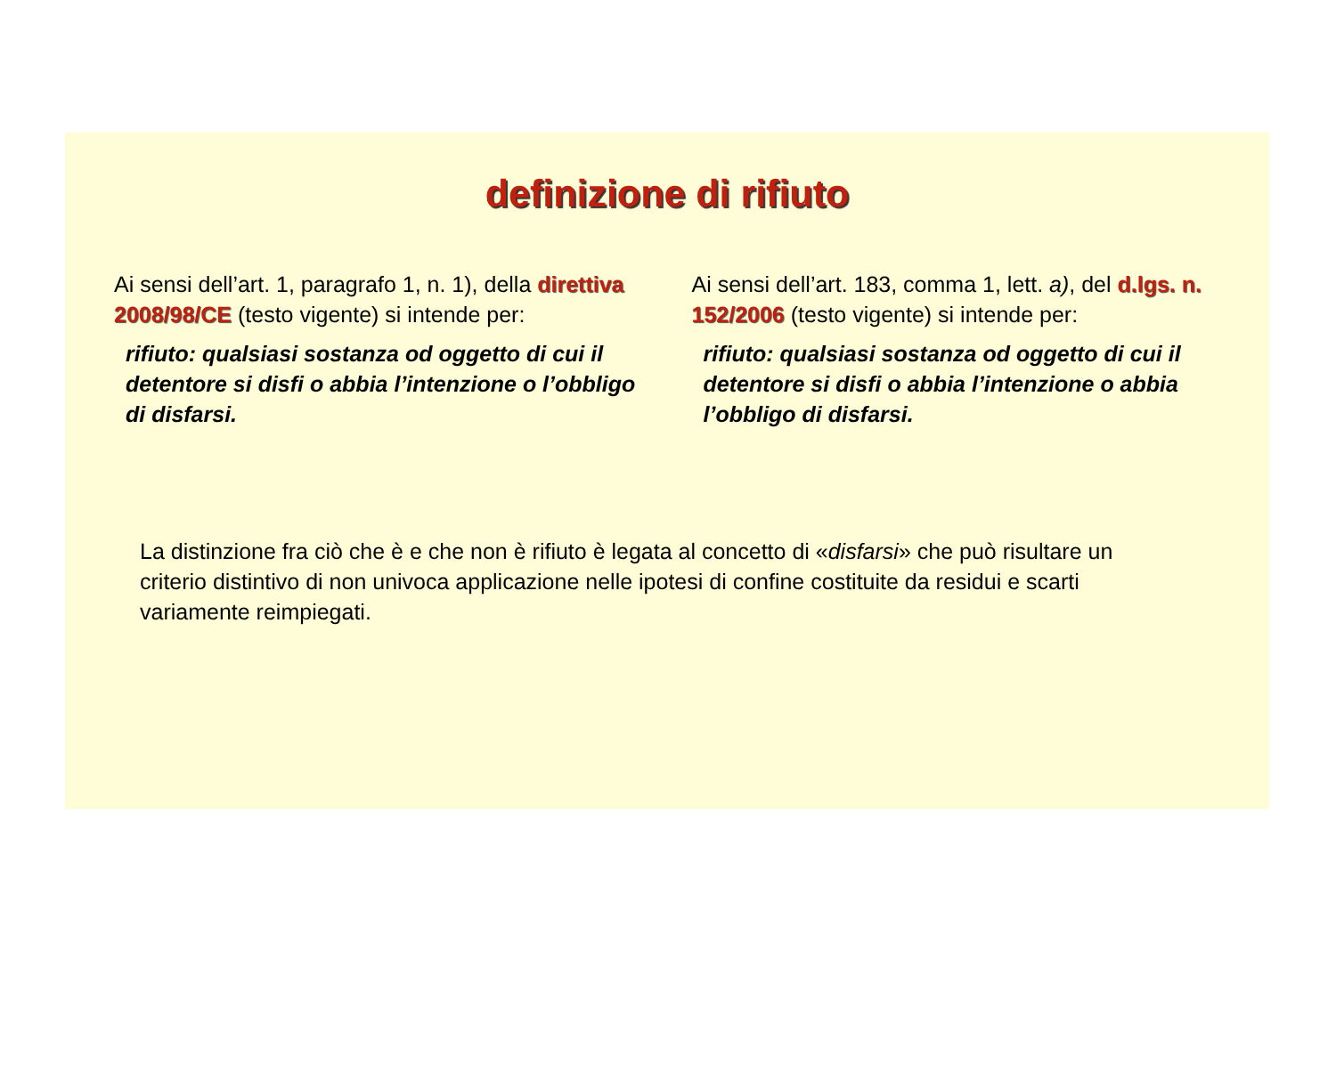definizione di rifiuto
Ai sensi dell’art. 1, paragrafo 1, n. 1), della direttiva 2008/98/CE (testo vigente) si intende per:
rifiuto: qualsiasi sostanza od oggetto di cui il detentore si disfi o abbia l’intenzione o l’obbligo di disfarsi.
Ai sensi dell’art. 183, comma 1, lett. a), del d.lgs. n. 152/2006 (testo vigente) si intende per:
rifiuto: qualsiasi sostanza od oggetto di cui il detentore si disfi o abbia l’intenzione o abbia l’obbligo di disfarsi.
La distinzione fra ciò che è e che non è rifiuto è legata al concetto di «disfarsi» che può risultare un criterio distintivo di non univoca applicazione nelle ipotesi di confine costituite da residui e scarti variamente reimpiegati.